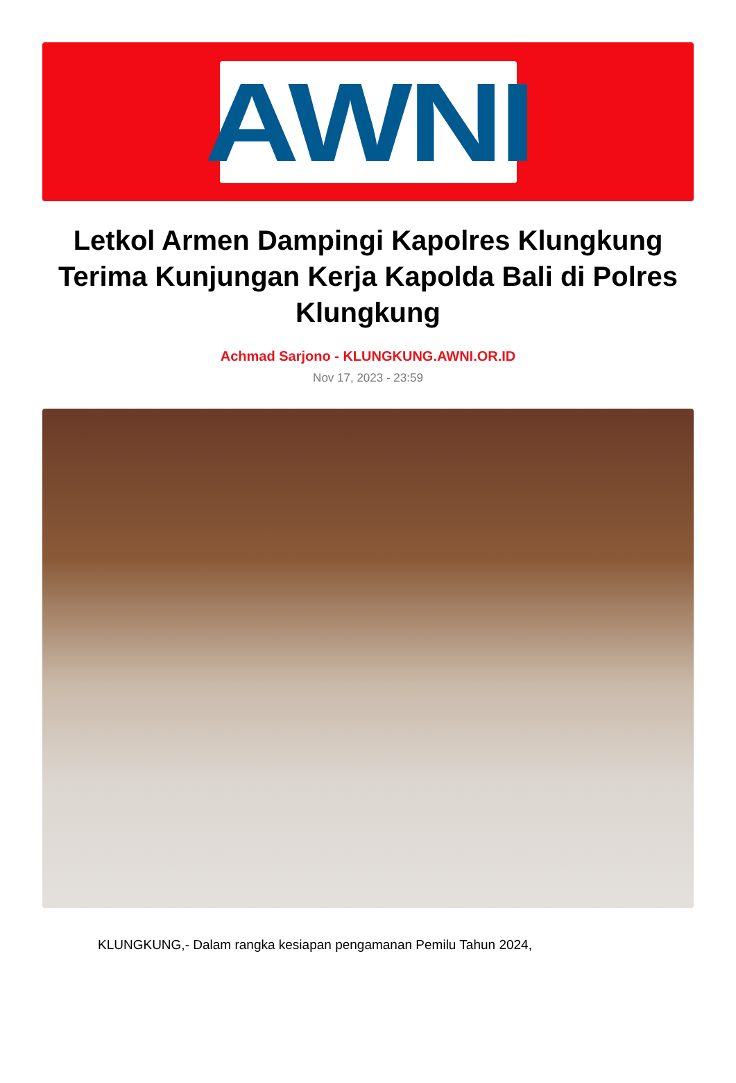AWNI
Letkol Armen Dampingi Kapolres Klungkung Terima Kunjungan Kerja Kapolda Bali di Polres Klungkung
Achmad Sarjono - KLUNGKUNG.AWNI.OR.ID
Nov 17, 2023 - 23:59
KLUNGKUNG,- Dalam rangka kesiapan pengamanan Pemilu Tahun 2024,